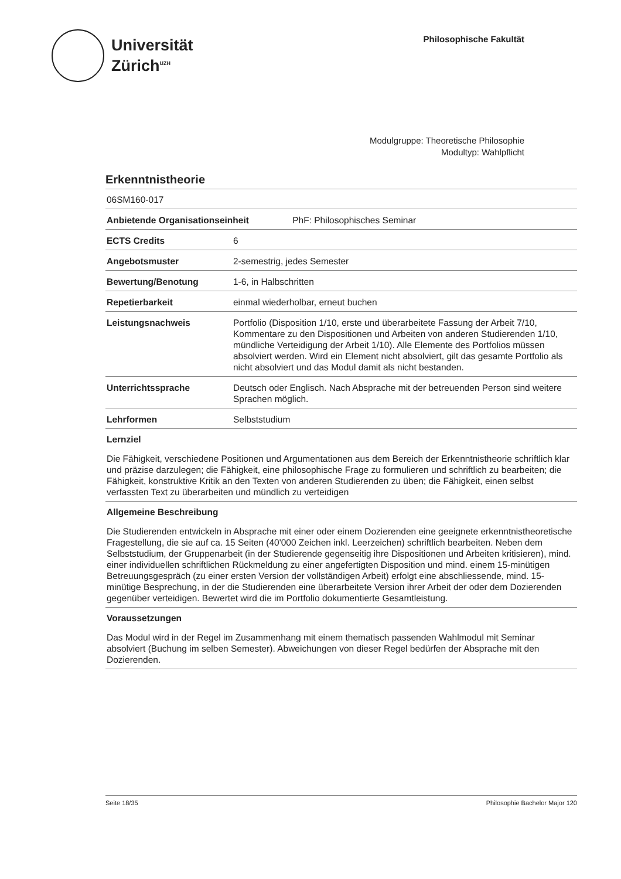Universität
Zürich<sup>UZH</sup>
Philosophische Fakultät
Modulgruppe: Theoretische Philosophie
Modultyp: Wahlpflicht
Erkenntnistheorie
06SM160-017
| Anbietende Organisationseinheit PhF: Philosophisches Seminar | |
| --- | --- |
| ECTS Credits | 6 |
| Angebotsmuster | 2-semestrig, jedes Semester |
| Bewertung/Benotung | 1-6, in Halbschritten |
| Repetierbarkeit | einmal wiederholbar, erneut buchen |
| Leistungsnachweis | Portfolio (Disposition 1/10, erste und überarbeitete Fassung der Arbeit 7/10, Kommentare zu den Dispositionen und Arbeiten von anderen Studierenden 1/10, mündliche Verteidigung der Arbeit 1/10). Alle Elemente des Portfolios müssen absolviert werden. Wird ein Element nicht absolviert, gilt das gesamte Portfolio als nicht absolviert und das Modul damit als nicht bestanden. |
| Unterrichtssprache | Deutsch oder Englisch. Nach Absprache mit der betreuenden Person sind weitere Sprachen möglich. |
| Lehrformen | Selbststudium |
Lernziel
Die Fähigkeit, verschiedene Positionen und Argumentationen aus dem Bereich der Erkenntnistheorie schriftlich klar und präzise darzulegen; die Fähigkeit, eine philosophische Frage zu formulieren und schriftlich zu bearbeiten; die Fähigkeit, konstruktive Kritik an den Texten von anderen Studierenden zu üben; die Fähigkeit, einen selbst verfassten Text zu überarbeiten und mündlich zu verteidigen
Allgemeine Beschreibung
Die Studierenden entwickeln in Absprache mit einer oder einem Dozierenden eine geeignete erkenntnistheoretische Fragestellung, die sie auf ca. 15 Seiten (40'000 Zeichen inkl. Leerzeichen) schriftlich bearbeiten. Neben dem Selbststudium, der Gruppenarbeit (in der Studierende gegenseitig ihre Dispositionen und Arbeiten kritisieren), mind. einer individuellen schriftlichen Rückmeldung zu einer angefertigten Disposition und mind. einem 15-minütigen Betreuungsgespräch (zu einer ersten Version der vollständigen Arbeit) erfolgt eine abschliessende, mind. 15-minütige Besprechung, in der die Studierenden eine überarbeitete Version ihrer Arbeit der oder dem Dozierenden gegenüber verteidigen. Bewertet wird die im Portfolio dokumentierte Gesamtleistung.
Voraussetzungen
Das Modul wird in der Regel im Zusammenhang mit einem thematisch passenden Wahlmodul mit Seminar absolviert (Buchung im selben Semester). Abweichungen von dieser Regel bedürfen der Absprache mit den Dozierenden.
Seite 18/35 Philosophie Bachelor Major 120